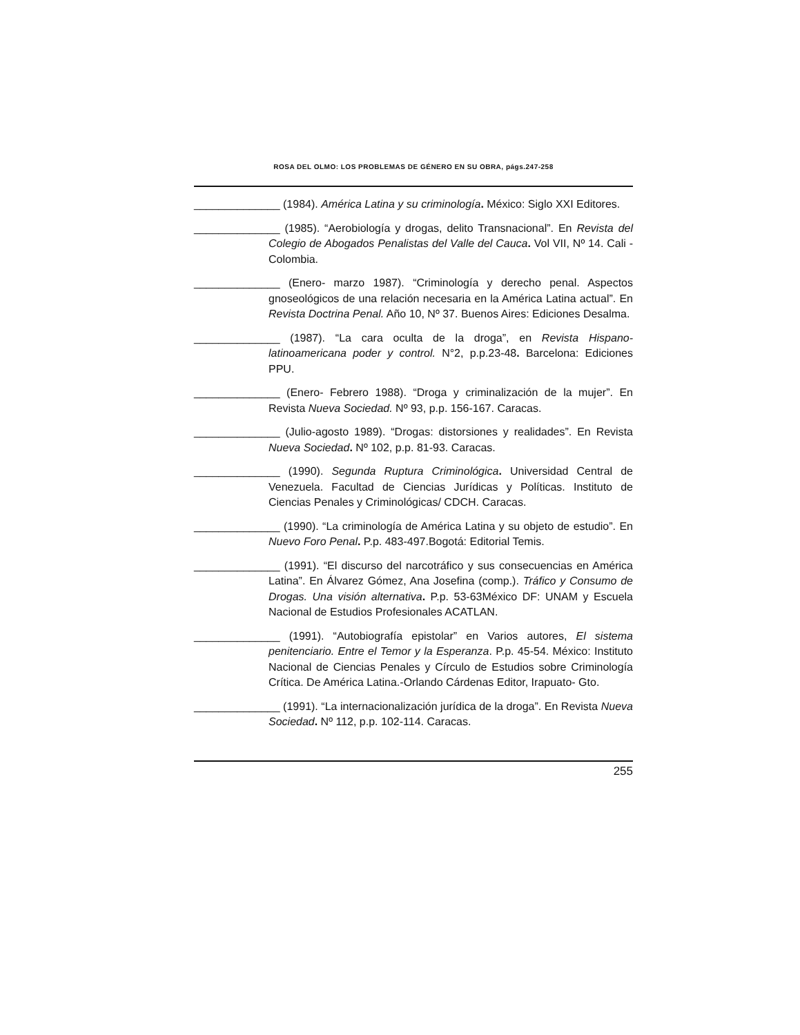ROSA DEL OLMO: LOS PROBLEMAS DE GÉNERO EN SU OBRA, págs.247-258
______________ (1984). América Latina y su criminología. México: Siglo XXI Editores.
______________ (1985). “Aerobiología y drogas, delito Transnacional”. En Revista del Colegio de Abogados Penalistas del Valle del Cauca. Vol VII, Nº 14. Cali - Colombia.
______________ (Enero- marzo 1987). “Criminología y derecho penal. Aspectos gnoseológicos de una relación necesaria en la América Latina actual”. En Revista Doctrina Penal. Año 10, Nº 37. Buenos Aires: Ediciones Desalma.
______________ (1987). “La cara oculta de la droga”, en Revista Hispano-latinoamericana poder y control. N°2, p.p.23-48. Barcelona: Ediciones PPU.
______________ (Enero- Febrero 1988). “Droga y criminalización de la mujer”. En Revista Nueva Sociedad. Nº 93, p.p. 156-167. Caracas.
______________ (Julio-agosto 1989). “Drogas: distorsiones y realidades”. En Revista Nueva Sociedad. Nº 102, p.p. 81-93. Caracas.
______________ (1990). Segunda Ruptura Criminológica. Universidad Central de Venezuela. Facultad de Ciencias Jurídicas y Políticas. Instituto de Ciencias Penales y Criminológicas/ CDCH. Caracas.
______________ (1990). “La criminología de América Latina y su objeto de estudio”. En Nuevo Foro Penal. P.p. 483-497.Bogotá: Editorial Temis.
______________ (1991). “El discurso del narcotráfico y sus consecuencias en América Latina”. En Álvarez Gómez, Ana Josefina (comp.). Tráfico y Consumo de Drogas. Una visión alternativa. P.p. 53-63México DF: UNAM y Escuela Nacional de Estudios Profesionales ACATLAN.
______________ (1991). “Autobiografía epistolar” en Varios autores, El sistema penitenciario. Entre el Temor y la Esperanza. P.p. 45-54. México: Instituto Nacional de Ciencias Penales y Círculo de Estudios sobre Criminología Crítica. De América Latina.-Orlando Cárdenas Editor, Irapuato- Gto.
______________ (1991). “La internacionalización jurídica de la droga”. En Revista Nueva Sociedad. Nº 112, p.p. 102-114. Caracas.
255